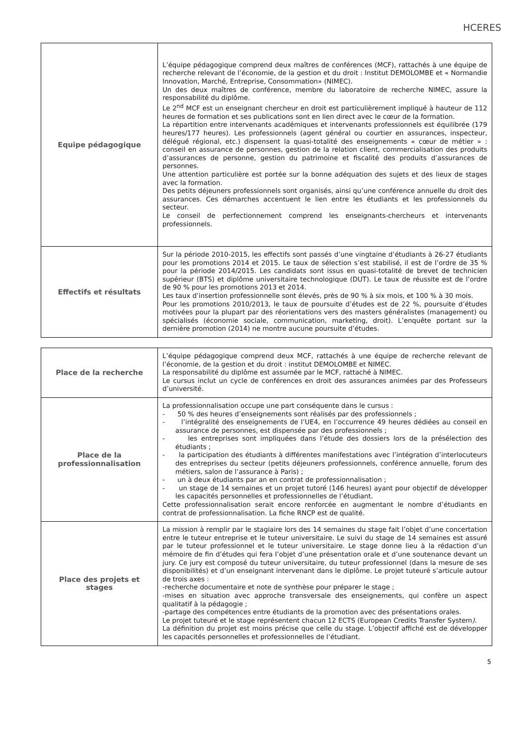HCERES
| Equipe pédagogique | L’équipe pédagogique comprend deux maîtres de conférences (MCF), rattachés à une équipe de recherche relevant de l’économie, de la gestion et du droit : Institut DEMOLOMBE et « Normandie Innovation, Marché, Entreprise, Consommation» (NIMEC). Un des deux maîtres de conférence, membre du laboratoire de recherche NIMEC, assure la responsabilité du diplôme. Le 2<sup>nd</sup> MCF est un enseignant chercheur en droit est particulièrement impliqué à hauteur de 112 heures de formation et ses publications sont en lien direct avec le cœur de la formation. La répartition entre intervenants académiques et intervenants professionnels est équilibrée (179 heures/177 heures). Les professionnels (agent général ou courtier en assurances, inspecteur, délégué régional, etc.) dispensent la quasi-totalité des enseignements « cœur de métier » : conseil en assurance de personnes, gestion de la relation client, commercialisation des produits d’assurances de personne, gestion du patrimoine et fiscalité des produits d’assurances de personnes. Une attention particulière est portée sur la bonne adéquation des sujets et des lieux de stages avec la formation. Des petits déjeuners professionnels sont organisés, ainsi qu’une conférence annuelle du droit des assurances. Ces démarches accentuent le lien entre les étudiants et les professionnels du secteur. Le conseil de perfectionnement comprend les enseignants-chercheurs et intervenants professionnels. |
| Effectifs et résultats | Sur la période 2010-2015, les effectifs sont passés d’une vingtaine d’étudiants à 26-27 étudiants pour les promotions 2014 et 2015. Le taux de sélection s’est stabilisé, il est de l’ordre de 35 % pour la période 2014/2015. Les candidats sont issus en quasi-totalité de brevet de technicien supérieur (BTS) et diplôme universitaire technologique (DUT). Le taux de réussite est de l’ordre de 90 % pour les promotions 2013 et 2014. Les taux d’insertion professionnelle sont élevés, près de 90 % à six mois, et 100 % à 30 mois. Pour les promotions 2010/2013, le taux de poursuite d’études est de 22 %, poursuite d’études motivées pour la plupart par des réorientations vers des masters généralistes (management) ou spécialisés (économie sociale, communication, marketing, droit). L’enquête portant sur la dernière promotion (2014) ne montre aucune poursuite d’études. |
| Place de la recherche | L’équipe pédagogique comprend deux MCF, rattachés à une équipe de recherche relevant de l’économie, de la gestion et du droit : institut DEMOLOMBE et NIMEC. La responsabilité du diplôme est assumée par le MCF, rattaché à NIMEC. Le cursus inclut un cycle de conférences en droit des assurances animées par des Professeurs d’université. |
| Place de la professionnalisation | La professionnalisation occupe une part conséquente dans le cursus : - 50 % des heures d’enseignements sont réalisés par des professionnels ; - l’intégralité des enseignements de l’UE4, en l’occurrence 49 heures dédiées au conseil en assurance de personnes, est dispensée par des professionnels ; - les entreprises sont impliquées dans l’étude des dossiers lors de la présélection des étudiants ; - la participation des étudiants à différentes manifestations avec l’intégration d’interlocuteurs des entreprises du secteur (petits déjeuners professionnels, conférence annuelle, forum des métiers, salon de l’assurance à Paris) ; - un à deux étudiants par an en contrat de professionnalisation ; - un stage de 14 semaines et un projet tutoré (146 heures) ayant pour objectif de développer les capacités personnelles et professionnelles de l’étudiant. Cette professionnalisation serait encore renforcée en augmentant le nombre d’étudiants en contrat de professionnalisation. La fiche RNCP est de qualité. |
| Place des projets et stages | La mission à remplir par le stagiaire lors des 14 semaines du stage fait l’objet d’une concertation entre le tuteur entreprise et le tuteur universitaire. Le suivi du stage de 14 semaines est assuré par le tuteur professionnel et le tuteur universitaire. Le stage donne lieu à la rédaction d’un mémoire de fin d’études qui fera l’objet d’une présentation orale et d’une soutenance devant un jury. Ce jury est composé du tuteur universitaire, du tuteur professionnel (dans la mesure de ses disponibilités) et d’un enseignant intervenant dans le diplôme. Le projet tuteuré s’articule autour de trois axes : -recherche documentaire et note de synthèse pour préparer le stage ; -mises en situation avec approche transversale des enseignements, qui confère un aspect qualitatif à la pédagogie ; -partage des compétences entre étudiants de la promotion avec des présentations orales. Le projet tuteuré et le stage représentent chacun 12 ECTS (European Credits Transfer System ). La définition du projet est moins précise que celle du stage. L’objectif affiché est de développer les capacités personnelles et professionnelles de l’étudiant. |
5